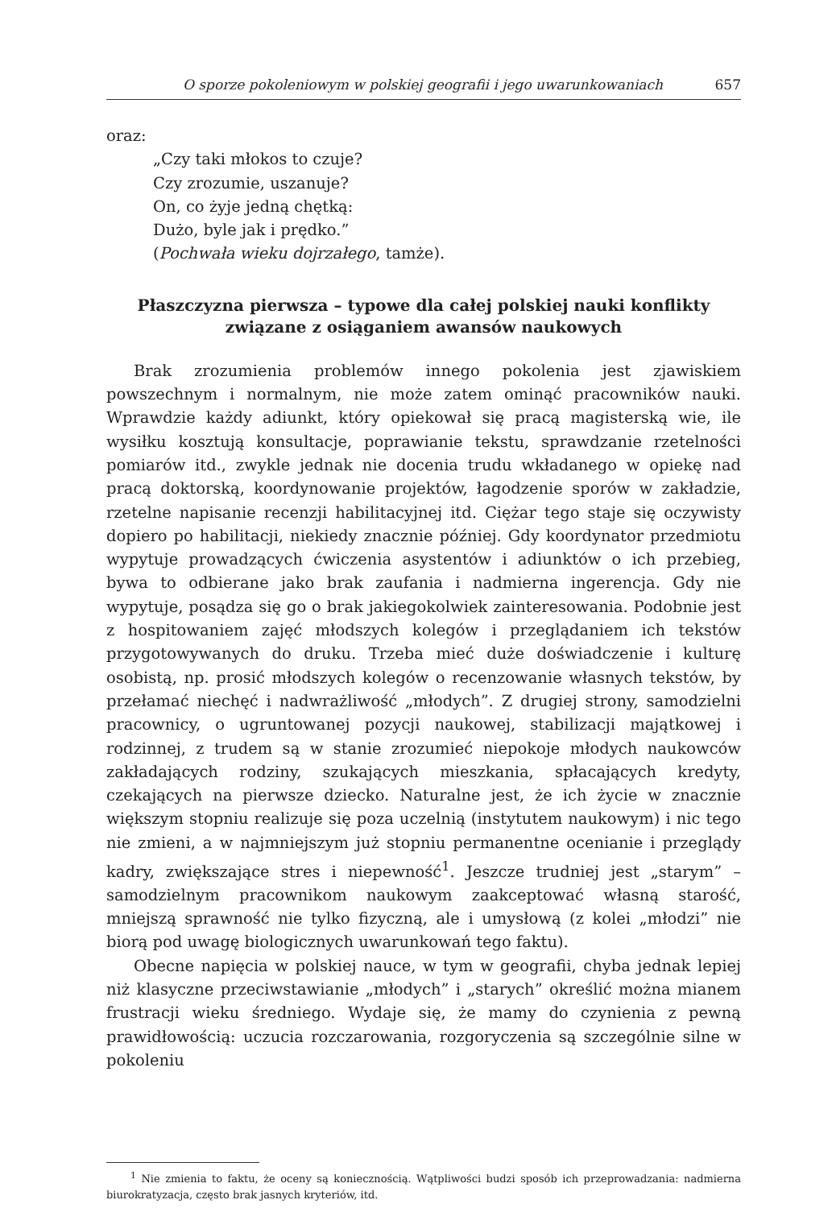O sporze pokoleniowym w polskiej geografii i jego uwarunkowaniach 657
oraz:
„Czy taki młokos to czuje?
Czy zrozumie, uszanuje?
On, co żyje jedną chętką:
Dużo, byle jak i prędko.”
(Pochwała wieku dojrzałego, tamże).
Płaszczyzna pierwsza – typowe dla całej polskiej nauki konflikty związane z osiąganiem awansów naukowych
Brak zrozumienia problemów innego pokolenia jest zjawiskiem powszechnym i normalnym, nie może zatem ominąć pracowników nauki. Wprawdzie każdy adiunkt, który opiekował się pracą magisterską wie, ile wysiłku kosztują konsultacje, poprawianie tekstu, sprawdzanie rzetelności pomiarów itd., zwykle jednak nie docenia trudu wkładanego w opiekę nad pracą doktorską, koordynowanie projektów, łagodzenie sporów w zakładzie, rzetelne napisanie recenzji habilitacyjnej itd. Ciężar tego staje się oczywisty dopiero po habilitacji, niekiedy znacznie później. Gdy koordynator przedmiotu wypytuje prowadzących ćwiczenia asystentów i adiunktów o ich przebieg, bywa to odbierane jako brak zaufania i nadmierna ingerencja. Gdy nie wypytuje, posądza się go o brak jakiegokolwiek zainteresowania. Podobnie jest z hospitowaniem zajęć młodszych kolegów i przeglądaniem ich tekstów przygotowywanych do druku. Trzeba mieć duże doświadczenie i kulturę osobistą, np. prosić młodszych kolegów o recenzowanie własnych tekstów, by przełamać niechęć i nadwrażliwość „młodych”. Z drugiej strony, samodzielni pracownicy, o ugruntowanej pozycji naukowej, stabilizacji majątkowej i rodzinnej, z trudem są w stanie zrozumieć niepokoje młodych naukowców zakładających rodziny, szukających mieszkania, spłacających kredyty, czekających na pierwsze dziecko. Naturalne jest, że ich życie w znacznie większym stopniu realizuje się poza uczelnią (instytutem naukowym) i nic tego nie zmieni, a w najmniejszym już stopniu permanentne ocenianie i przeglądy kadry, zwiększające stres i niepewność<sup>1</sup>. Jeszcze trudniej jest „starym” – samodzielnym pracownikom naukowym zaakceptować własną starość, mniejszą sprawność nie tylko fizyczną, ale i umysłową (z kolei „młodzi” nie biorą pod uwagę biologicznych uwarunkowań tego faktu).
Obecne napięcia w polskiej nauce, w tym w geografii, chyba jednak lepiej niż klasyczne przeciwstawianie „młodych” i „starych” określić można mianem frustracji wieku średniego. Wydaje się, że mamy do czynienia z pewną prawidłowością: uczucia rozczarowania, rozgoryczenia są szczególnie silne w pokoleniu
<sup>1</sup> Nie zmienia to faktu, że oceny są koniecznością. Wątpliwości budzi sposób ich przeprowadzania: nadmierna biurokratyzacja, często brak jasnych kryteriów, itd.